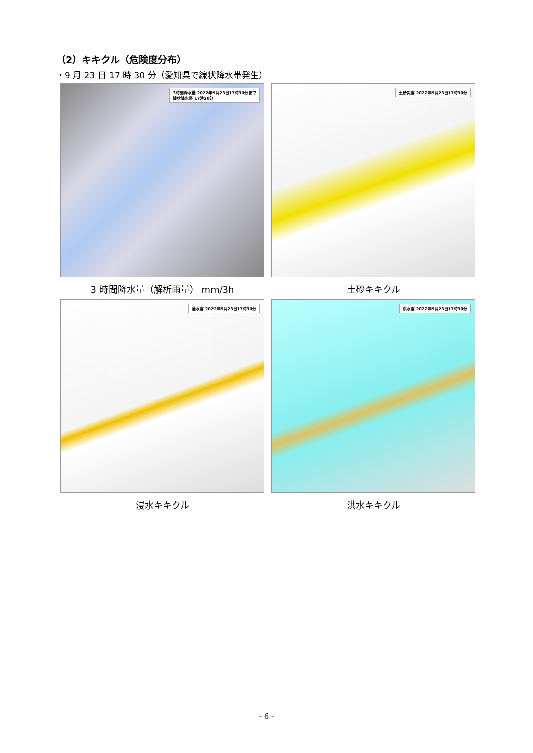（2）キキクル（危険度分布）
・9 月 23 日 17 時 30 分（愛知県で線状降水帯発生）
3時間降水量 2022年9月23日17時30分まで
線状降水帯 17時30分
3 時間降水量（解析雨量） mm/3h
土砂災害 2022年9月23日17時30分
土砂キキクル
浸水害 2022年9月23日17時30分
浸水キキクル
洪水害 2022年9月23日17時30分
洪水キキクル
- 6 -